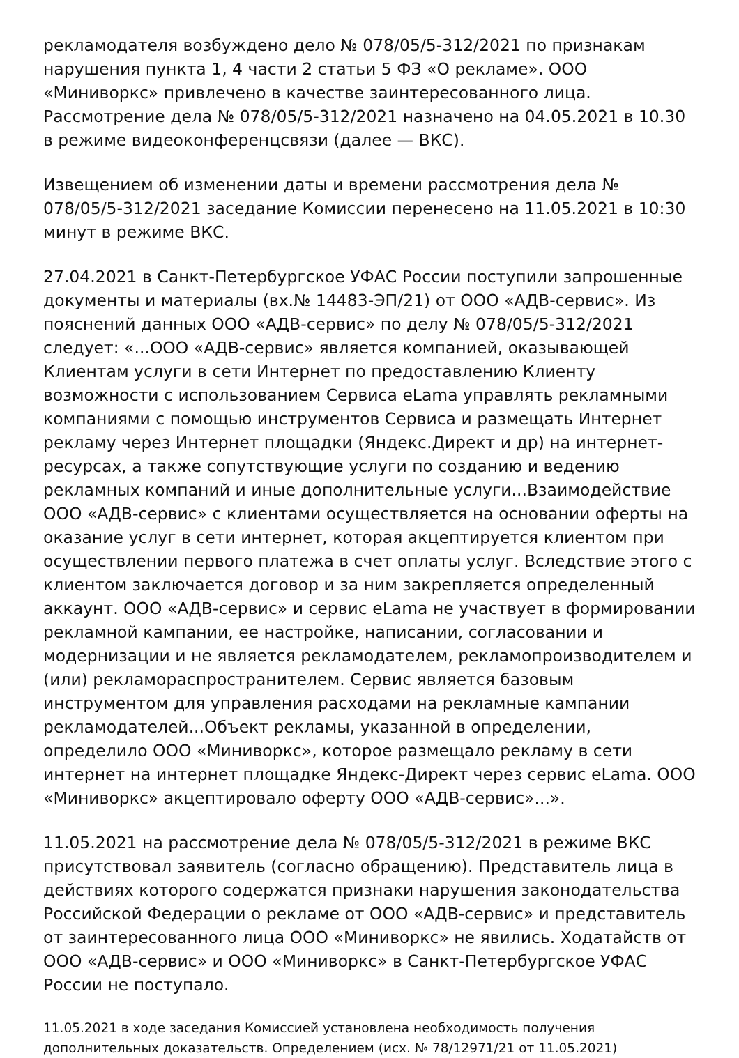рекламодателя возбуждено дело № 078/05/5-312/2021 по признакам нарушения пункта 1, 4 части 2 статьи 5 ФЗ «О рекламе». ООО «Миниворкс» привлечено в качестве заинтересованного лица. Рассмотрение дела № 078/05/5-312/2021 назначено на 04.05.2021 в 10.30 в режиме видеоконференцсвязи (далее — ВКС).
Извещением об изменении даты и времени рассмотрения дела № 078/05/5-312/2021 заседание Комиссии перенесено на 11.05.2021 в 10:30 минут в режиме ВКС.
27.04.2021 в Санкт-Петербургское УФАС России поступили запрошенные документы и материалы (вх.№ 14483-ЭП/21) от ООО «АДВ-сервис». Из пояснений данных ООО «АДВ-сервис» по делу № 078/05/5-312/2021 следует: «...ООО «АДВ-сервис» является компанией, оказывающей Клиентам услуги в сети Интернет по предоставлению Клиенту возможности с использованием Сервиса eLama управлять рекламными компаниями с помощью инструментов Сервиса и размещать Интернет рекламу через Интернет площадки (Яндекс.Директ и др) на интернет-ресурсах, а также сопутствующие услуги по созданию и ведению рекламных компаний и иные дополнительные услуги...Взаимодействие ООО «АДВ-сервис» с клиентами осуществляется на основании оферты на оказание услуг в сети интернет, которая акцептируется клиентом при осуществлении первого платежа в счет оплаты услуг. Вследствие этого с клиентом заключается договор и за ним закрепляется определенный аккаунт. ООО «АДВ-сервис» и сервис eLama не участвует в формировании рекламной кампании, ее настройке, написании, согласовании и модернизации и не является рекламодателем, рекламопроизводителем и (или) рекламораспространителем. Сервис является базовым инструментом для управления расходами на рекламные кампании рекламодателей...Объект рекламы, указанной в определении, определило ООО «Миниворкс», которое размещало рекламу в сети интернет на интернет площадке Яндекс-Директ через сервис eLama. ООО «Миниворкс» акцептировало оферту ООО «АДВ-сервис»...».
11.05.2021 на рассмотрение дела № 078/05/5-312/2021 в режиме ВКС присутствовал заявитель (согласно обращению). Представитель лица в действиях которого содержатся признаки нарушения законодательства Российской Федерации о рекламе от ООО «АДВ-сервис» и представитель от заинтересованного лица ООО «Миниворкс» не явились. Ходатайств от ООО «АДВ-сервис» и ООО «Миниворкс» в Санкт-Петербургское УФАС России не поступало.
11.05.2021 в ходе заседания Комиссией установлена необходимость получения дополнительных доказательств. Определением (исх. № 78/12971/21 от 11.05.2021)